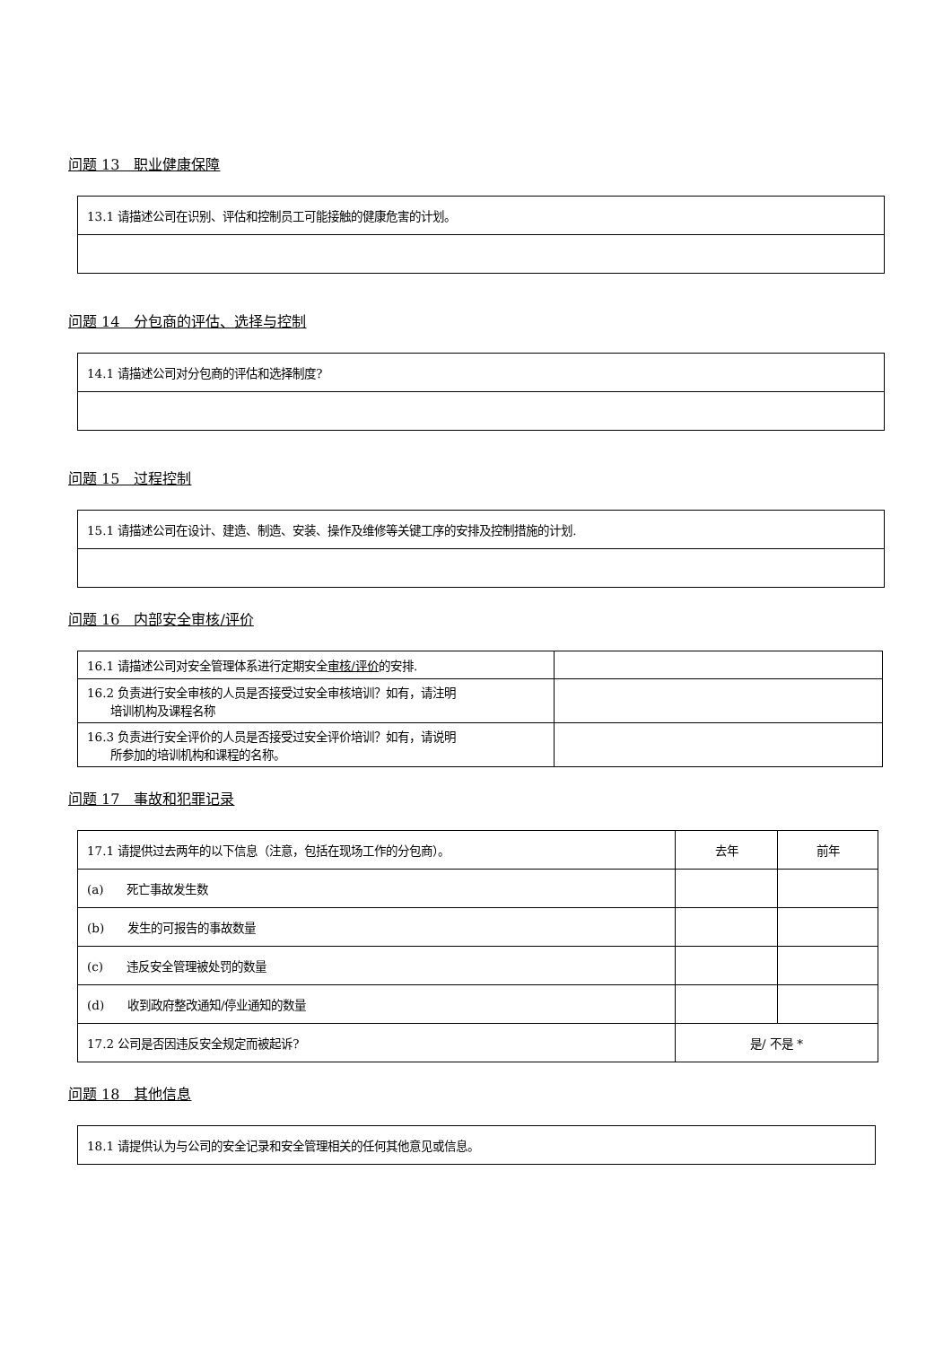问题 13　职业健康保障
| 13.1 请描述公司在识别、评估和控制员工可能接触的健康危害的计划。 |
问题 14　分包商的评估、选择与控制
| 14.1 请描述公司对分包商的评估和选择制度? |
问题 15　过程控制
| 15.1 请描述公司在设计、建造、制造、安装、操作及维修等关键工序的安排及控制措施的计划. |
问题 16　内部安全审核/评价
| 16.1 请描述公司对安全管理体系进行定期安全 审核/评价 的安排. | |
| 16.2 负责进行安全审核的人员是否接受过安全审核培训？如有，请注明 培训机构及课程名称 | |
| 16.3 负责进行安全评价的人员是否接受过安全评价培训？如有，请说明 所参加的培训机构和课程的名称。 | |
问题 17　事故和犯罪记录
| 17.1 请提供过去两年的以下信息（注意，包括在现场工作的分包商）。 | 去年 | 前年 |
| (a) 死亡事故发生数 | | |
| (b) 发生的可报告的事故数量 | | |
| (c) 违反安全管理被处罚的数量 | | |
| (d) 收到政府整改通知/停业通知的数量 | | |
| 17.2 公司是否因违反安全规定而被起诉? | 是/ 不是 * | |
问题 18　其他信息
| 18.1 请提供认为与公司的安全记录和安全管理相关的任何其他意见或信息。 |